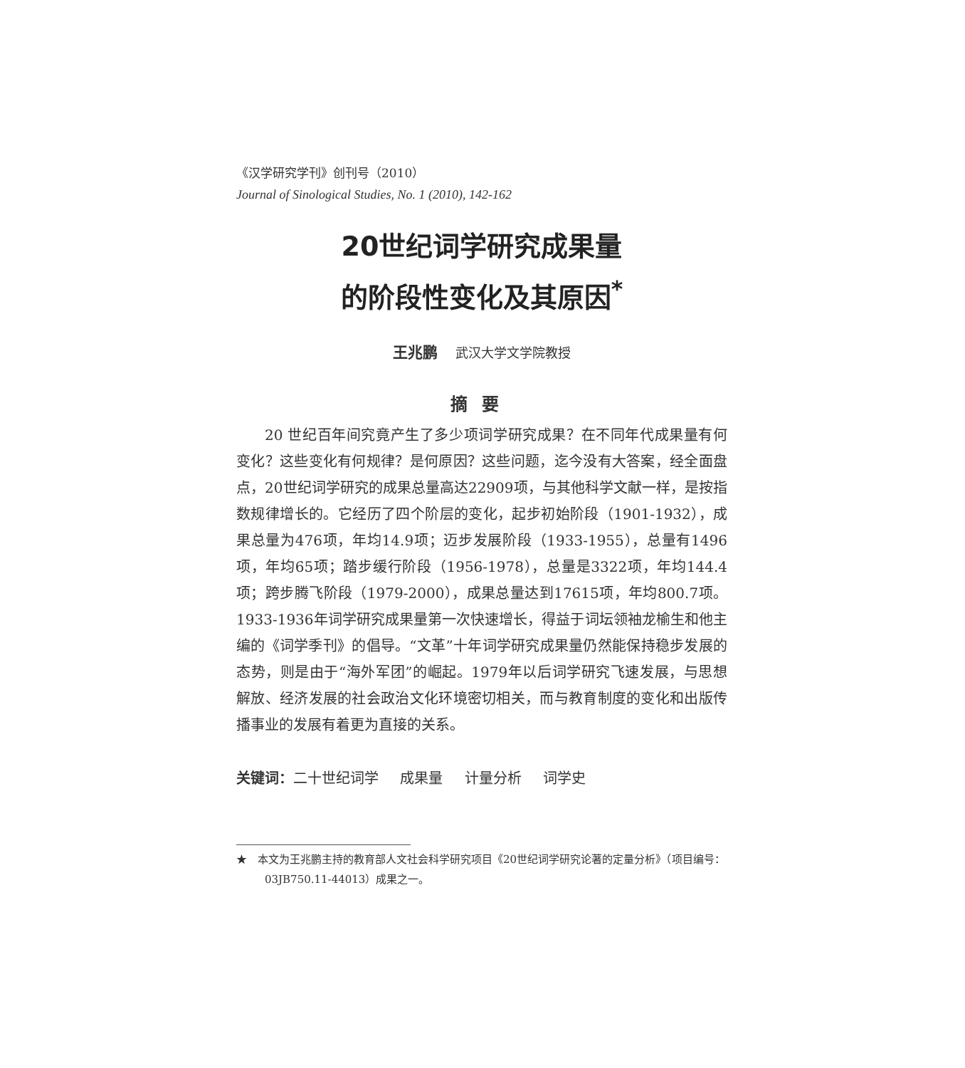《汉学研究学刊》创刊号（2010）
Journal of Sinological Studies, No. 1 (2010), 142-162
20世纪词学研究成果量
的阶段性变化及其原因<sup>*</sup>
王兆鹏 武汉大学文学院教授
摘要
20 世纪百年间究竟产生了多少项词学研究成果？在不同年代成果量有何变化？这些变化有何规律？是何原因？这些问题，迄今没有大答案，经全面盘点，20世纪词学研究的成果总量高达22909项，与其他科学文献一样，是按指数规律增长的。它经历了四个阶层的变化，起步初始阶段（1901-1932），成果总量为476项，年均14.9项；迈步发展阶段（1933-1955），总量有1496项，年均65项；踏步缓行阶段（1956-1978），总量是3322项，年均144.4项；跨步腾飞阶段（1979-2000），成果总量达到17615项，年均800.7项。1933-1936年词学研究成果量第一次快速增长，得益于词坛领袖龙榆生和他主编的《词学季刊》的倡导。“文革”十年词学研究成果量仍然能保持稳步发展的态势，则是由于“海外军团”的崛起。1979年以后词学研究飞速发展，与思想解放、经济发展的社会政治文化环境密切相关，而与教育制度的变化和出版传播事业的发展有着更为直接的关系。
关键词：二十世纪词学 成果量 计量分析 词学史
★　本文为王兆鹏主持的教育部人文社会科学研究项目《20世纪词学研究论著的定量分析》（项目编号：03JB750.11-44013）成果之一。